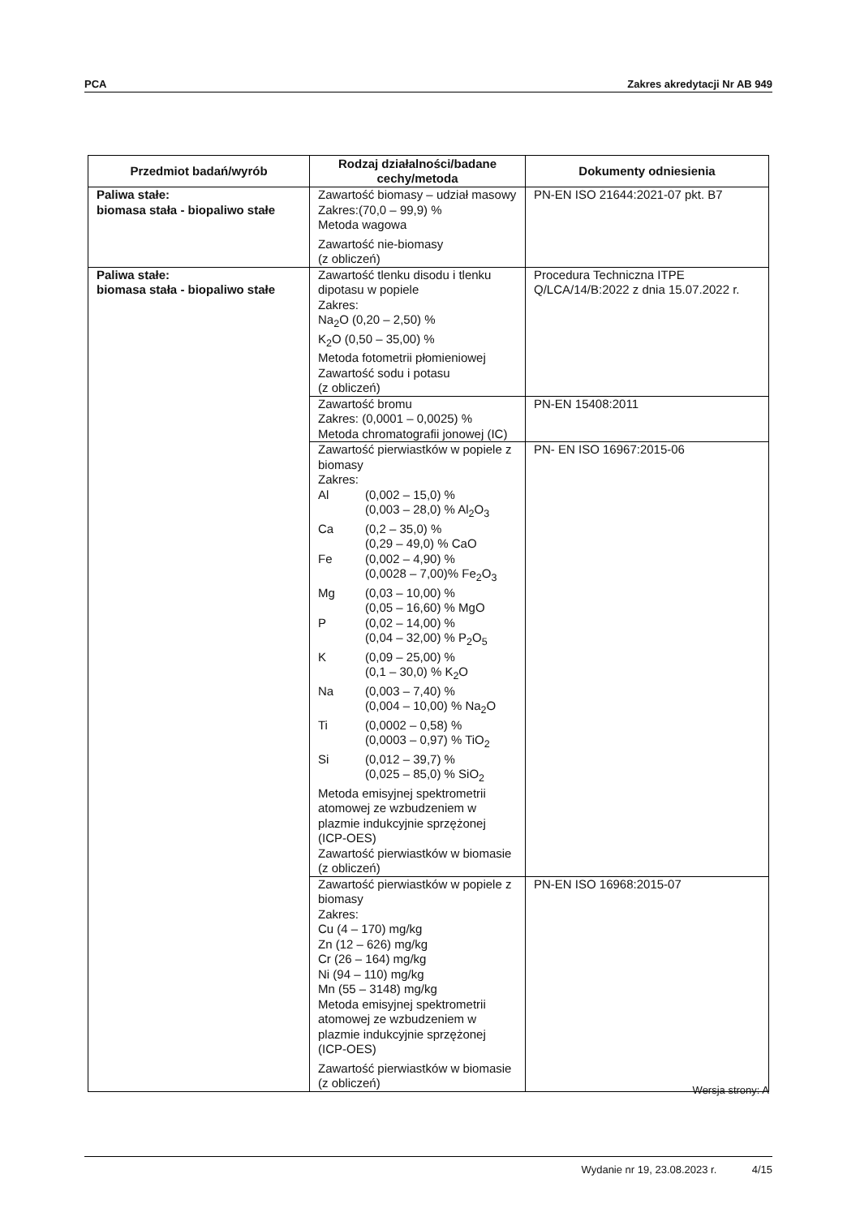PCA Zakres akredytacji Nr AB 949
| Przedmiot badań/wyrób | Rodzaj działalności/badane cechy/metoda | Dokumenty odniesienia |
| --- | --- | --- |
| Paliwa stałe: biomasa stała - biopaliwo stałe | Zawartość biomasy – udział masowy Zakres:(70,0 – 99,9) % Metoda wagowa Zawartość nie-biomasy (z obliczeń) | PN-EN ISO 21644:2021-07 pkt. B7 |
| Paliwa stałe: biomasa stała - biopaliwo stałe | Zawartość tlenku disodu i tlenku dipotasu w popiele Zakres: Na<sub>2</sub>O (0,20 – 2,50) % K<sub>2</sub>O (0,50 – 35,00) % Metoda fotometrii płomieniowej Zawartość sodu i potasu (z obliczeń) | Procedura Techniczna ITPE Q/LCA/14/B:2022 z dnia 15.07.2022 r. |
| | Zawartość bromu Zakres: (0,0001 – 0,0025) % Metoda chromatografii jonowej (IC) | PN-EN 15408:2011 |
| | Zawartość pierwiastków w popiele z biomasy Zakres: Al (0,002 – 15,0) % (0,003 – 28,0) % Al<sub>2</sub>O<sub>3</sub> Ca (0,2 – 35,0) % (0,29 – 49,0) % CaO Fe (0,002 – 4,90) % (0,0028 – 7,00)% Fe<sub>2</sub>O<sub>3</sub> Mg (0,03 – 10,00) % (0,05 – 16,60) % MgO P (0,02 – 14,00) % (0,04 – 32,00) % P<sub>2</sub>O<sub>5</sub> K (0,09 – 25,00) % (0,1 – 30,0) % K<sub>2</sub>O Na (0,003 – 7,40) % (0,004 – 10,00) % Na<sub>2</sub>O Ti (0,0002 – 0,58) % (0,0003 – 0,97) % TiO<sub>2</sub> Si (0,012 – 39,7) % (0,025 – 85,0) % SiO<sub>2</sub> Metoda emisyjnej spektrometrii atomowej ze wzbudzeniem w plazmie indukcyjnie sprzężonej (ICP-OES) Zawartość pierwiastków w biomasie (z obliczeń) | PN- EN ISO 16967:2015-06 |
| | Zawartość pierwiastków w popiele z biomasy Zakres: Cu (4 – 170) mg/kg Zn (12 – 626) mg/kg Cr (26 – 164) mg/kg Ni (94 – 110) mg/kg Mn (55 – 3148) mg/kg Metoda emisyjnej spektrometrii atomowej ze wzbudzeniem w plazmie indukcyjnie sprzężonej (ICP-OES) Zawartość pierwiastków w biomasie (z obliczeń) | PN-EN ISO 16968:2015-07 |
Wersja strony: A
Wydanie nr 19, 23.08.2023 r. 4/15